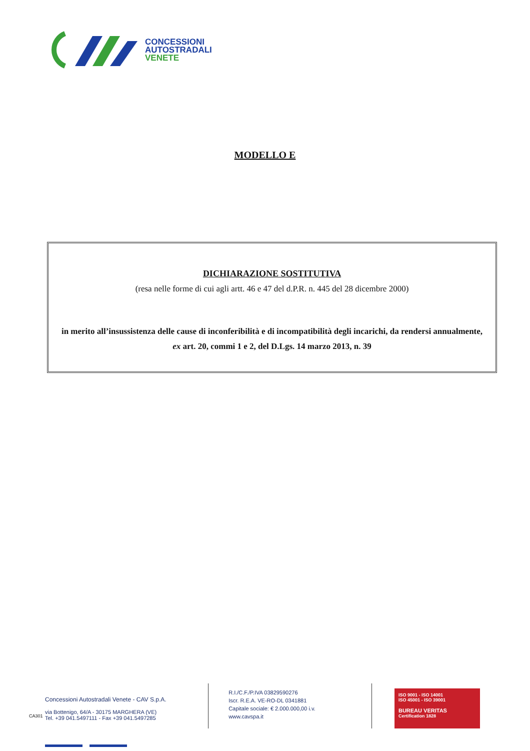CONCESSIONI
AUTOSTRADALI
VENETE
MODELLO E
DICHIARAZIONE SOSTITUTIVA
(resa nelle forme di cui agli artt. 46 e 47 del d.P.R. n. 445 del 28 dicembre 2000)
in merito all’insussistenza delle cause di inconferibilità e di incompatibilità degli incarichi, da rendersi annualmente, ex art. 20, commi 1 e 2, del D.Lgs. 14 marzo 2013, n. 39
CA301
Concessioni Autostradali Venete - CAV S.p.A.
via Bottenigo, 64/A - 30175 MARGHERA (VE)
Tel. +39 041.5497111 - Fax +39 041.5497285
R.I./C.F./P.IVA 03829590276
Iscr. R.E.A. VE-RO-DL 0341881
Capitale sociale: € 2.000.000,00 i.v.
www.cavspa.it
ISO 9001 - ISO 14001
ISO 45001 - ISO 39001
BUREAU VERITAS
Certification 1828